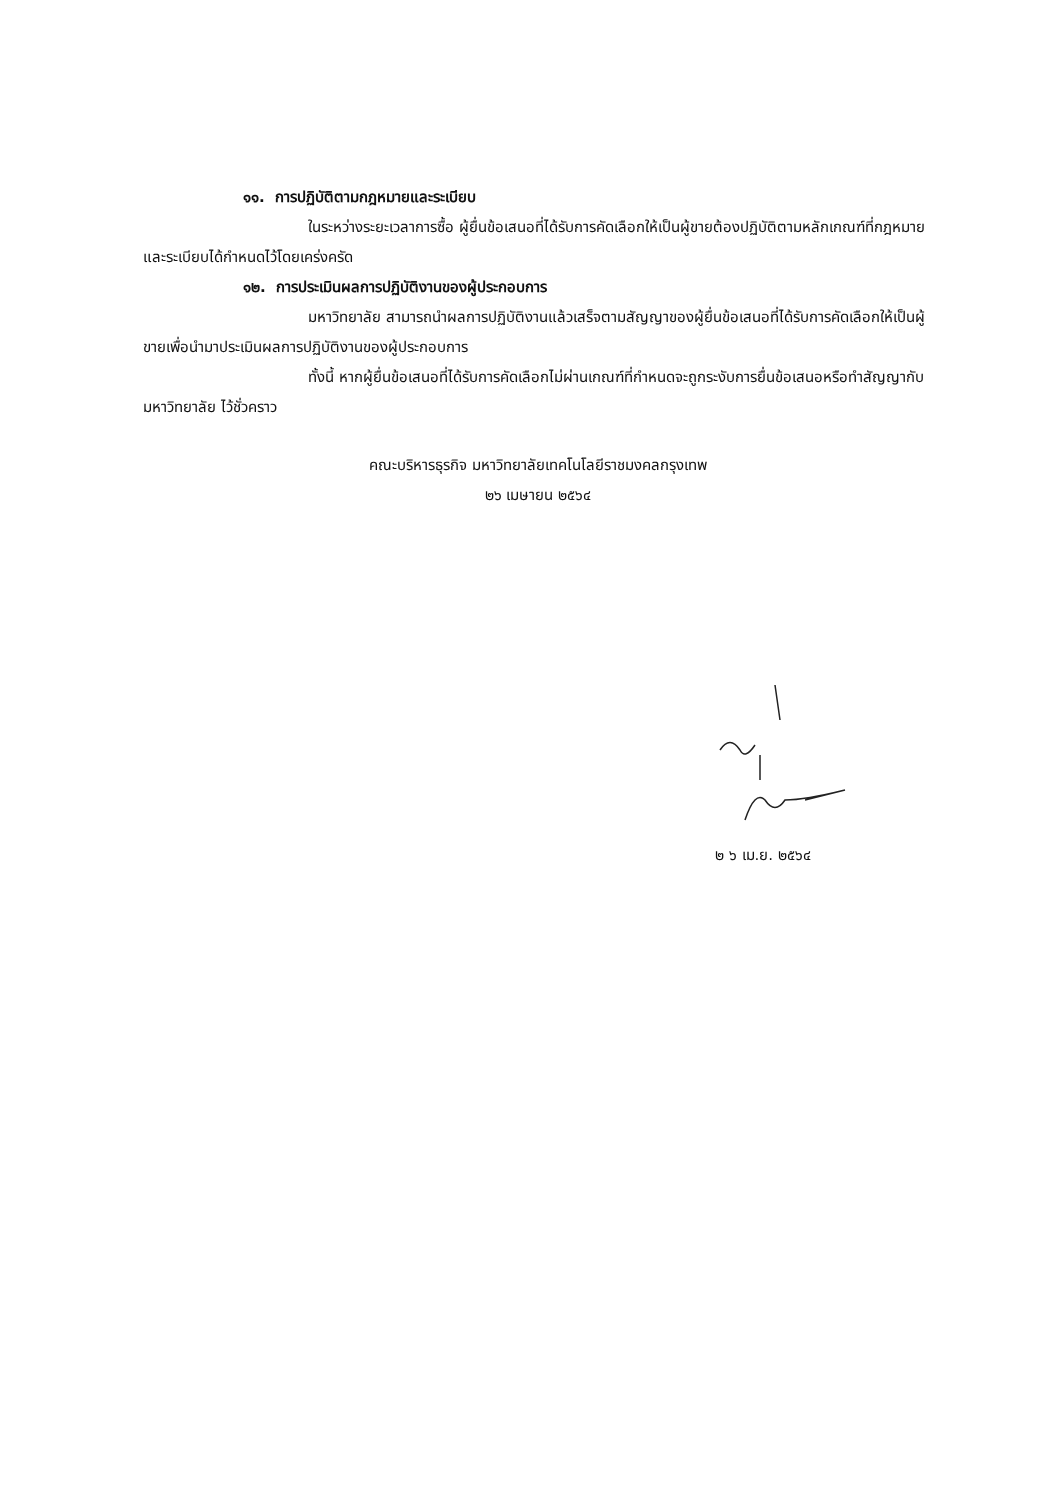๑๑. การปฏิบัติตามกฎหมายและระเบียบ
ในระหว่างระยะเวลาการซื้อ ผู้ยื่นข้อเสนอที่ได้รับการคัดเลือกให้เป็นผู้ขายต้องปฏิบัติตามหลักเกณฑ์ที่กฎหมายและระเบียบได้กำหนดไว้โดยเคร่งครัด
๑๒. การประเมินผลการปฏิบัติงานของผู้ประกอบการ
มหาวิทยาลัย สามารถนำผลการปฏิบัติงานแล้วเสร็จตามสัญญาของผู้ยื่นข้อเสนอที่ได้รับการคัดเลือกให้เป็นผู้ขายเพื่อนำมาประเมินผลการปฏิบัติงานของผู้ประกอบการ
ทั้งนี้ หากผู้ยื่นข้อเสนอที่ได้รับการคัดเลือกไม่ผ่านเกณฑ์ที่กำหนดจะถูกระงับการยื่นข้อเสนอหรือทำสัญญากับมหาวิทยาลัย ไว้ชั่วคราว
คณะบริหารธุรกิจ มหาวิทยาลัยเทคโนโลยีราชมงคลกรุงเทพ
๒๖ เมษายน ๒๕๖๔
๒ ๖ เม.ย. ๒๕๖๔